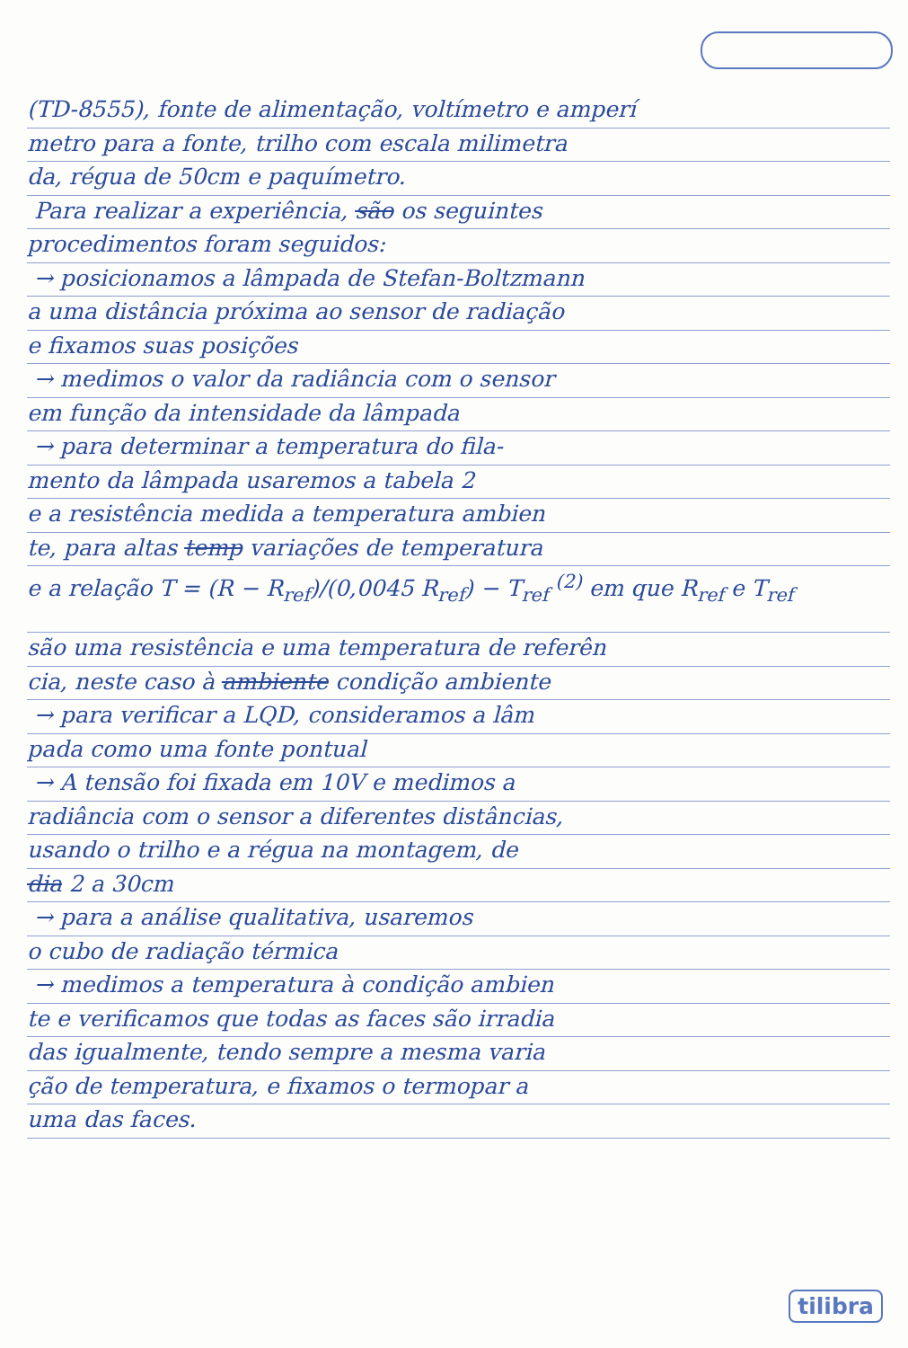(TD-8555), fonte de alimentação, voltímetro e amperí
metro para a fonte, trilho com escala milimetra
da, régua de 50cm e paquímetro.
Para realizar a experiência, são os seguintes
procedimentos foram seguidos:
→ posicionamos a lâmpada de Stefan-Boltzmann
a uma distância próxima ao sensor de radiação
e fixamos suas posições
→ medimos o valor da radiância com o sensor
em função da intensidade da lâmpada
→ para determinar a temperatura do fila-
mento da lâmpada usaremos a tabela 2
e a resistência medida a temperatura ambien
te, para altas temp variações de temperatura
e a relação T = (R − R<sub>ref</sub>)/(0,0045 R<sub>ref</sub>) − T<sub>ref</sub> <sup>(2)</sup> em que R<sub>ref</sub> e T<sub>ref</sub>
são uma resistência e uma temperatura de referên
cia, neste caso à ambiente condição ambiente
→ para verificar a LQD, consideramos a lâm
pada como uma fonte pontual
→ A tensão foi fixada em 10V e medimos a
radiância com o sensor a diferentes distâncias,
usando o trilho e a régua na montagem, de
dia 2 a 30cm
→ para a análise qualitativa, usaremos
o cubo de radiação térmica
→ medimos a temperatura à condição ambien
te e verificamos que todas as faces são irradia
das igualmente, tendo sempre a mesma varia
ção de temperatura, e fixamos o termopar a
uma das faces.
tilibra